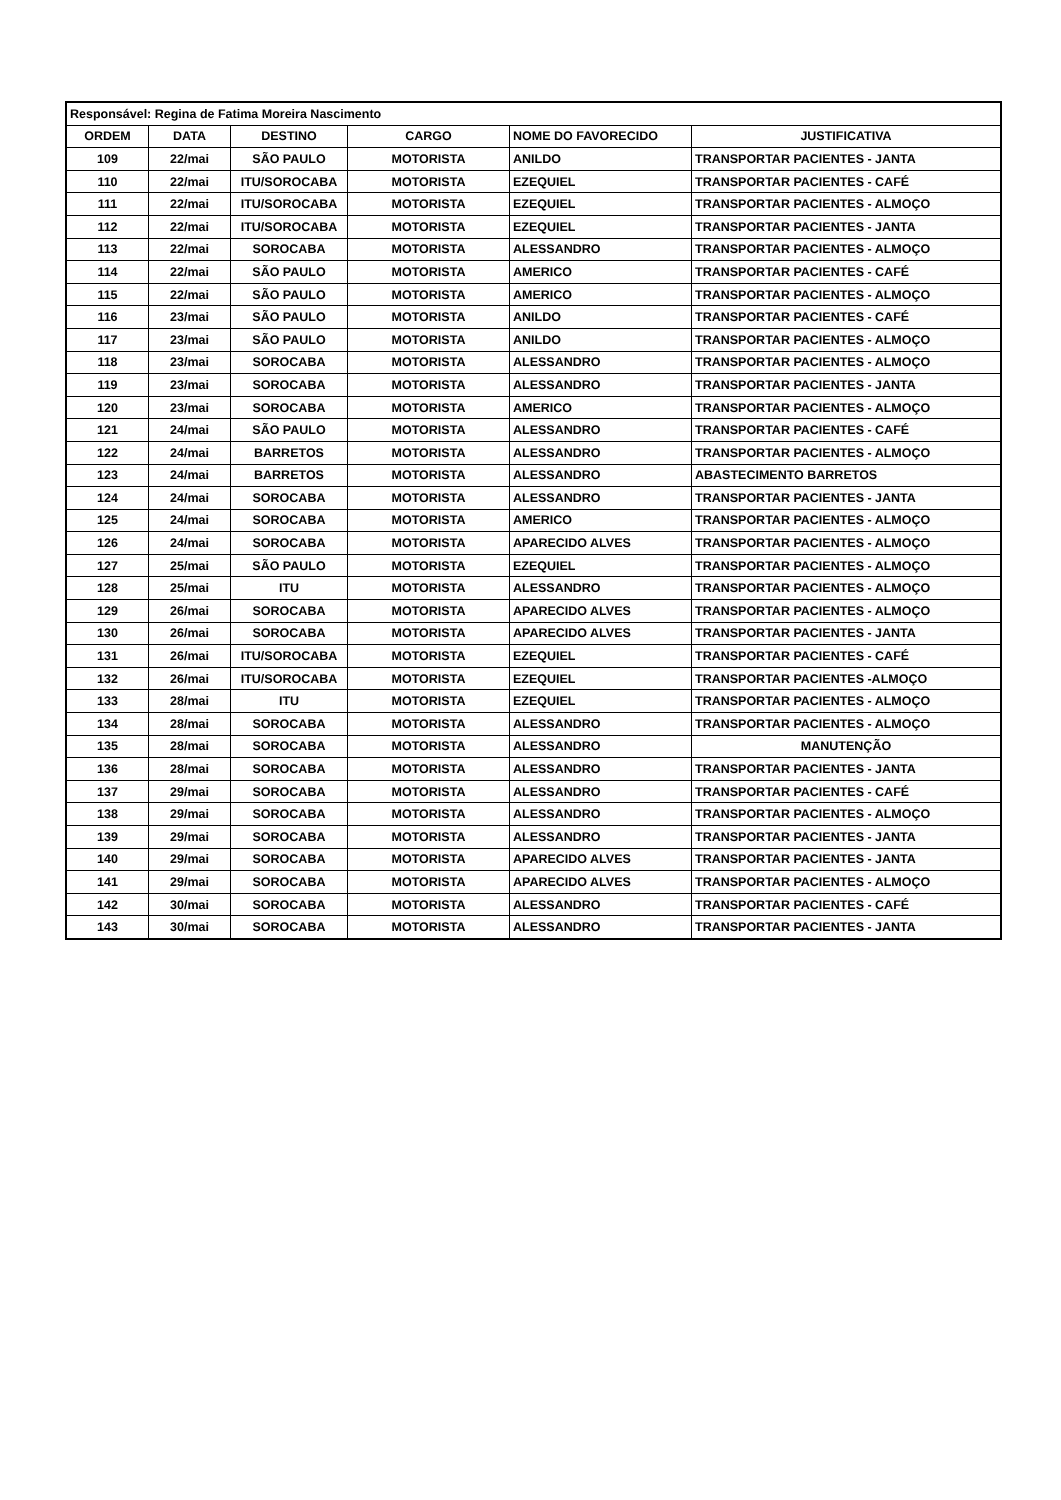| Responsável: Regina de Fatima Moreira Nascimento | | | | | |
| ORDEM | DATA | DESTINO | CARGO | NOME DO FAVORECIDO | JUSTIFICATIVA |
| 109 | 22/mai | SÃO PAULO | MOTORISTA | ANILDO | TRANSPORTAR PACIENTES - JANTA |
| 110 | 22/mai | ITU/SOROCABA | MOTORISTA | EZEQUIEL | TRANSPORTAR PACIENTES - CAFÉ |
| 111 | 22/mai | ITU/SOROCABA | MOTORISTA | EZEQUIEL | TRANSPORTAR PACIENTES - ALMOÇO |
| 112 | 22/mai | ITU/SOROCABA | MOTORISTA | EZEQUIEL | TRANSPORTAR PACIENTES - JANTA |
| 113 | 22/mai | SOROCABA | MOTORISTA | ALESSANDRO | TRANSPORTAR PACIENTES - ALMOÇO |
| 114 | 22/mai | SÃO PAULO | MOTORISTA | AMERICO | TRANSPORTAR PACIENTES - CAFÉ |
| 115 | 22/mai | SÃO PAULO | MOTORISTA | AMERICO | TRANSPORTAR PACIENTES - ALMOÇO |
| 116 | 23/mai | SÃO PAULO | MOTORISTA | ANILDO | TRANSPORTAR PACIENTES - CAFÉ |
| 117 | 23/mai | SÃO PAULO | MOTORISTA | ANILDO | TRANSPORTAR PACIENTES - ALMOÇO |
| 118 | 23/mai | SOROCABA | MOTORISTA | ALESSANDRO | TRANSPORTAR PACIENTES - ALMOÇO |
| 119 | 23/mai | SOROCABA | MOTORISTA | ALESSANDRO | TRANSPORTAR PACIENTES - JANTA |
| 120 | 23/mai | SOROCABA | MOTORISTA | AMERICO | TRANSPORTAR PACIENTES - ALMOÇO |
| 121 | 24/mai | SÃO PAULO | MOTORISTA | ALESSANDRO | TRANSPORTAR PACIENTES - CAFÉ |
| 122 | 24/mai | BARRETOS | MOTORISTA | ALESSANDRO | TRANSPORTAR PACIENTES - ALMOÇO |
| 123 | 24/mai | BARRETOS | MOTORISTA | ALESSANDRO | ABASTECIMENTO BARRETOS |
| 124 | 24/mai | SOROCABA | MOTORISTA | ALESSANDRO | TRANSPORTAR PACIENTES - JANTA |
| 125 | 24/mai | SOROCABA | MOTORISTA | AMERICO | TRANSPORTAR PACIENTES - ALMOÇO |
| 126 | 24/mai | SOROCABA | MOTORISTA | APARECIDO ALVES | TRANSPORTAR PACIENTES - ALMOÇO |
| 127 | 25/mai | SÃO PAULO | MOTORISTA | EZEQUIEL | TRANSPORTAR PACIENTES - ALMOÇO |
| 128 | 25/mai | ITU | MOTORISTA | ALESSANDRO | TRANSPORTAR PACIENTES - ALMOÇO |
| 129 | 26/mai | SOROCABA | MOTORISTA | APARECIDO ALVES | TRANSPORTAR PACIENTES - ALMOÇO |
| 130 | 26/mai | SOROCABA | MOTORISTA | APARECIDO ALVES | TRANSPORTAR PACIENTES - JANTA |
| 131 | 26/mai | ITU/SOROCABA | MOTORISTA | EZEQUIEL | TRANSPORTAR PACIENTES - CAFÉ |
| 132 | 26/mai | ITU/SOROCABA | MOTORISTA | EZEQUIEL | TRANSPORTAR PACIENTES -ALMOÇO |
| 133 | 28/mai | ITU | MOTORISTA | EZEQUIEL | TRANSPORTAR PACIENTES - ALMOÇO |
| 134 | 28/mai | SOROCABA | MOTORISTA | ALESSANDRO | TRANSPORTAR PACIENTES - ALMOÇO |
| 135 | 28/mai | SOROCABA | MOTORISTA | ALESSANDRO | MANUTENÇÃO |
| 136 | 28/mai | SOROCABA | MOTORISTA | ALESSANDRO | TRANSPORTAR PACIENTES - JANTA |
| 137 | 29/mai | SOROCABA | MOTORISTA | ALESSANDRO | TRANSPORTAR PACIENTES - CAFÉ |
| 138 | 29/mai | SOROCABA | MOTORISTA | ALESSANDRO | TRANSPORTAR PACIENTES - ALMOÇO |
| 139 | 29/mai | SOROCABA | MOTORISTA | ALESSANDRO | TRANSPORTAR PACIENTES - JANTA |
| 140 | 29/mai | SOROCABA | MOTORISTA | APARECIDO ALVES | TRANSPORTAR PACIENTES - JANTA |
| 141 | 29/mai | SOROCABA | MOTORISTA | APARECIDO ALVES | TRANSPORTAR PACIENTES - ALMOÇO |
| 142 | 30/mai | SOROCABA | MOTORISTA | ALESSANDRO | TRANSPORTAR PACIENTES - CAFÉ |
| 143 | 30/mai | SOROCABA | MOTORISTA | ALESSANDRO | TRANSPORTAR PACIENTES - JANTA |